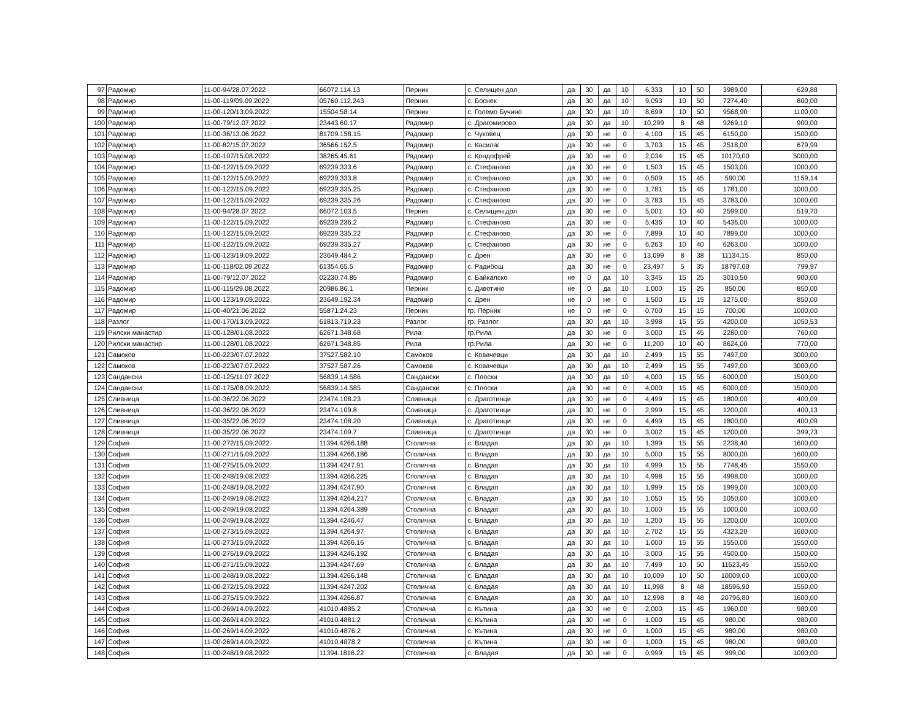| 97 | Радомир | 11-00-94/28.07.2022 | 66072.114.13 | Перник | с. Селищен дол | да | 30 | да | 10 | 6,333 | 10 | 50 | 3989,00 | 629,88 |
| 98 | Радомир | 11-00-119/09.09.2022 | 05760.112.243 | Перник | с. Боснек | да | 30 | да | 10 | 9,093 | 10 | 50 | 7274,40 | 800,00 |
| 99 | Радомир | 11-00-120/13.09.2022 | 15504.58.14 | Перник | с. Големо Бучино | да | 30 | да | 10 | 8,699 | 10 | 50 | 9568,90 | 1100,00 |
| 100 | Радомир | 11-00-79/12.07.2022 | 23443.60.17 | Радомир | с. Драгомирово | да | 30 | да | 10 | 10,299 | 8 | 48 | 9269,10 | 900,00 |
| 101 | Радомир | 11-00-36/13.06.2022 | 81709.158.15 | Радомир | с. Чуковец | да | 30 | не | 0 | 4,100 | 15 | 45 | 6150,00 | 1500,00 |
| 102 | Радомир | 11-00-82/15.07.2022 | 36566.152.5 | Радомир | с. Касилаг | да | 30 | не | 0 | 3,703 | 15 | 45 | 2518,00 | 679,99 |
| 103 | Радомир | 11-00-107/15.08.2022 | 38265.45.61 | Радомир | с. Кондофрей | да | 30 | не | 0 | 2,034 | 15 | 45 | 10170,00 | 5000,00 |
| 104 | Радомир | 11-00-122/15.09.2022 | 69239.333.6 | Радомир | с. Стефаново | да | 30 | не | 0 | 1,503 | 15 | 45 | 1503,00 | 1000,00 |
| 105 | Радомир | 11-00-122/15.09.2022 | 69239.333.8 | Радомир | с. Стефаново | да | 30 | не | 0 | 0,509 | 15 | 45 | 590,00 | 1159,14 |
| 106 | Радомир | 11-00-122/15.09.2022 | 69239.335.25 | Радомир | с. Стефаново | да | 30 | не | 0 | 1,781 | 15 | 45 | 1781,00 | 1000,00 |
| 107 | Радомир | 11-00-122/15.09.2022 | 69239.335.26 | Радомир | с. Стефаново | да | 30 | не | 0 | 3,783 | 15 | 45 | 3783,00 | 1000,00 |
| 108 | Радомир | 11-00-94/28.07.2022 | 66072.103.5 | Перник | с. Селищен дол | да | 30 | не | 0 | 5,001 | 10 | 40 | 2599,00 | 519,70 |
| 109 | Радомир | 11-00-122/15.09.2022 | 69239.236.2 | Радомир | с. Стефаново | да | 30 | не | 0 | 5,436 | 10 | 40 | 5436,00 | 1000,00 |
| 110 | Радомир | 11-00-122/15.09.2022 | 69239.335.22 | Радомир | с. Стефаново | да | 30 | не | 0 | 7,899 | 10 | 40 | 7899,00 | 1000,00 |
| 111 | Радомир | 11-00-122/15.09.2022 | 69239.335.27 | Радомир | с. Стефаново | да | 30 | не | 0 | 6,263 | 10 | 40 | 6263,00 | 1000,00 |
| 112 | Радомир | 11-00-123/19.09.2022 | 23649.484.2 | Радомир | с. Дрен | да | 30 | не | 0 | 13,099 | 8 | 38 | 11134,15 | 850,00 |
| 113 | Радомир | 11-00-118/02.09.2022 | 61354.65.5 | Радомир | с. Радибош | да | 30 | не | 0 | 23,497 | 5 | 35 | 18797,00 | 799,97 |
| 114 | Радомир | 11-00-79/12.07.2022 | 02230.74.85 | Радомир | с. Байкалско | не | 0 | да | 10 | 3,345 | 15 | 25 | 3010,50 | 900,00 |
| 115 | Радомир | 11-00-115/29.08.2022 | 20986.86.1 | Перник | с. Дивотино | не | 0 | да | 10 | 1,000 | 15 | 25 | 850,00 | 850,00 |
| 116 | Радомир | 11-00-123/19.09.2022 | 23649.192.34 | Радомир | с. Дрен | не | 0 | не | 0 | 1,500 | 15 | 15 | 1275,00 | 850,00 |
| 117 | Радомир | 11-00-40/21.06.2022 | 55871.24.23 | Перник | гр. Перник | не | 0 | не | 0 | 0,700 | 15 | 15 | 700,00 | 1000,00 |
| 118 | Разлог | 11-00-170/13.09.2022 | 61813.719.23 | Разлог | гр. Разлог | да | 30 | да | 10 | 3,998 | 15 | 55 | 4200,00 | 1050,53 |
| 119 | Рилски манастир | 11-00-128/01.08.2022 | 62671.348.68 | Рила | гр.Рила | да | 30 | не | 0 | 3,000 | 15 | 45 | 2280,00 | 760,00 |
| 120 | Рилски манастир | 11-00-128/01.08.2022 | 62671.348.85 | Рила | гр.Рила | да | 30 | не | 0 | 11,200 | 10 | 40 | 8624,00 | 770,00 |
| 121 | Самоков | 11-00-223/07.07.2022 | 37527.582.10 | Самоков | с. Ковачевци | да | 30 | да | 10 | 2,499 | 15 | 55 | 7497,00 | 3000,00 |
| 122 | Самоков | 11-00-223/07.07.2022 | 37527.587.26 | Самоков | с. Ковачевци | да | 30 | да | 10 | 2,499 | 15 | 55 | 7497,00 | 3000,00 |
| 123 | Сандански | 11-00-125/11.07.2022 | 56839.14.586 | Сандански | с. Плоски | да | 30 | да | 10 | 4,000 | 15 | 55 | 6000,00 | 1500,00 |
| 124 | Сандански | 11-00-175/08.09.2022 | 56839.14.585 | Сандански | с. Плоски | да | 30 | не | 0 | 4,000 | 15 | 45 | 6000,00 | 1500,00 |
| 125 | Сливница | 11-00-36/22.06.2022 | 23474.108.23 | Сливница | с. Драготинци | да | 30 | не | 0 | 4,499 | 15 | 45 | 1800,00 | 400,09 |
| 126 | Сливница | 11-00-36/22.06.2022 | 23474.109.8 | Сливница | с. Драготинци | да | 30 | не | 0 | 2,999 | 15 | 45 | 1200,00 | 400,13 |
| 127 | Сливница | 11-00-35/22.06.2022 | 23474.108.20 | Сливница | с. Драготинци | да | 30 | не | 0 | 4,499 | 15 | 45 | 1800,00 | 400,09 |
| 128 | Сливница | 11-00-35/22.06.2022 | 23474.109.7 | Сливница | с. Драготинци | да | 30 | не | 0 | 3,002 | 15 | 45 | 1200,00 | 399,73 |
| 129 | София | 11-00-272/15.09.2022 | 11394.4266.188 | Столична | с. Владая | да | 30 | да | 10 | 1,399 | 15 | 55 | 2238,40 | 1600,00 |
| 130 | София | 11-00-271/15.09.2022 | 11394.4266.186 | Столична | с. Владая | да | 30 | да | 10 | 5,000 | 15 | 55 | 8000,00 | 1600,00 |
| 131 | София | 11-00-275/15.09.2022 | 11394.4247.91 | Столична | с. Владая | да | 30 | да | 10 | 4,999 | 15 | 55 | 7748,45 | 1550,00 |
| 132 | София | 11-00-248/19.08.2022 | 11394.4266.225 | Столична | с. Владая | да | 30 | да | 10 | 4,998 | 15 | 55 | 4998,00 | 1000,00 |
| 133 | София | 11-00-248/19.08.2022 | 11394.4247.90 | Столична | с. Владая | да | 30 | да | 10 | 1,999 | 15 | 55 | 1999,00 | 1000,00 |
| 134 | София | 11-00-249/19.08.2022 | 11394.4264.217 | Столична | с. Владая | да | 30 | да | 10 | 1,050 | 15 | 55 | 1050,00 | 1000,00 |
| 135 | София | 11-00-249/19.08.2022 | 11394.4264.389 | Столична | с. Владая | да | 30 | да | 10 | 1,000 | 15 | 55 | 1000,00 | 1000,00 |
| 136 | София | 11-00-249/19.08.2022 | 11394.4246.47 | Столична | с. Владая | да | 30 | да | 10 | 1,200 | 15 | 55 | 1200,00 | 1000,00 |
| 137 | София | 11-00-273/15.09.2022 | 11394.4264.97 | Столична | с. Владая | да | 30 | да | 10 | 2,702 | 15 | 55 | 4323,20 | 1600,00 |
| 138 | София | 11-00-273/15.09.2022 | 11394.4266.16 | Столична | с. Владая | да | 30 | да | 10 | 1,000 | 15 | 55 | 1550,00 | 1550,00 |
| 139 | София | 11-00-276/19.09.2022 | 11394.4246.192 | Столична | с. Владая | да | 30 | да | 10 | 3,000 | 15 | 55 | 4500,00 | 1500,00 |
| 140 | София | 11-00-271/15.09.2022 | 11394.4247.69 | Столична | с. Владая | да | 30 | да | 10 | 7,499 | 10 | 50 | 11623,45 | 1550,00 |
| 141 | София | 11-00-248/19.08.2022 | 11394.4266.148 | Столична | с. Владая | да | 30 | да | 10 | 10,009 | 10 | 50 | 10009,00 | 1000,00 |
| 142 | София | 11-00-272/15.09.2022 | 11394.4247.202 | Столична | с. Владая | да | 30 | да | 10 | 11,998 | 8 | 48 | 18596,90 | 1550,00 |
| 143 | София | 11-00-275/15.09.2022 | 11394.4266.87 | Столична | с. Владая | да | 30 | да | 10 | 12,998 | 8 | 48 | 20796,80 | 1600,00 |
| 144 | София | 11-00-269/14.09.2022 | 41010.4885.2 | Столична | с. Кътина | да | 30 | не | 0 | 2,000 | 15 | 45 | 1960,00 | 980,00 |
| 145 | София | 11-00-269/14.09.2022 | 41010.4881.2 | Столична | с. Кътина | да | 30 | не | 0 | 1,000 | 15 | 45 | 980,00 | 980,00 |
| 146 | София | 11-00-269/14.09.2022 | 41010.4876.2 | Столична | с. Кътина | да | 30 | не | 0 | 1,000 | 15 | 45 | 980,00 | 980,00 |
| 147 | София | 11-00-269/14.09.2022 | 41010.4878.2 | Столична | с. Кътина | да | 30 | не | 0 | 1,000 | 15 | 45 | 980,00 | 980,00 |
| 148 | София | 11-00-248/19.08.2022 | 11394.1816.22 | Столична | с. Владая | да | 30 | не | 0 | 0,999 | 15 | 45 | 999,00 | 1000,00 |